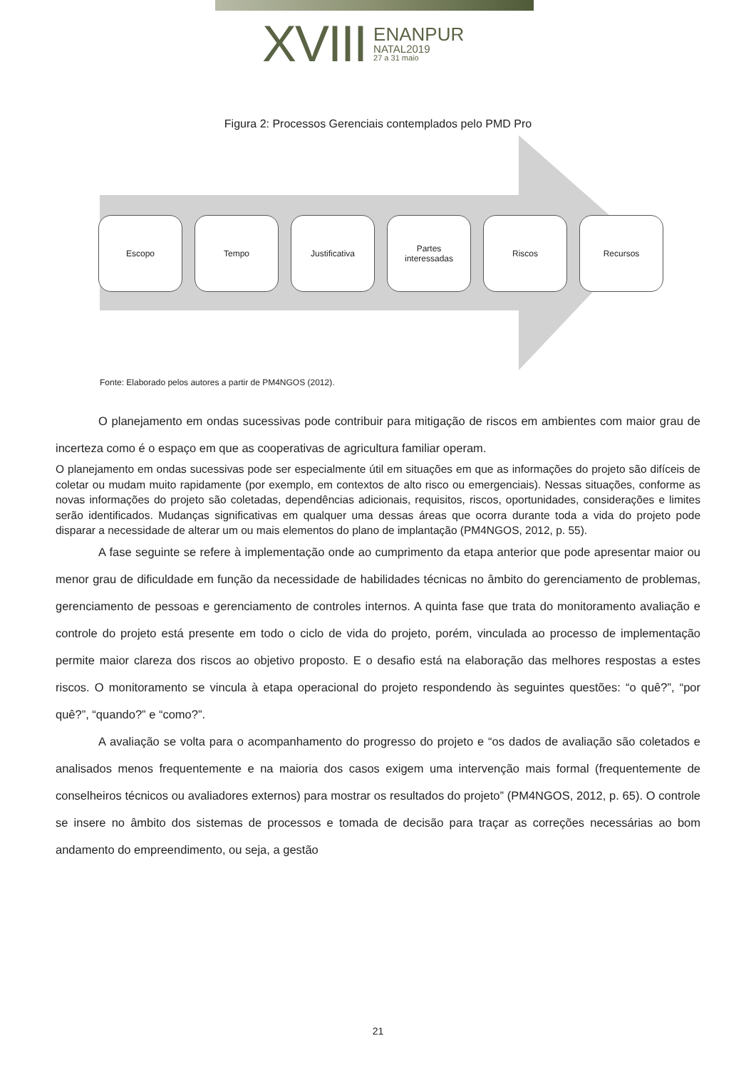XVIII
ENANPUR
NATAL2019
27 a 31 maio
Figura 2: Processos Gerenciais contemplados pelo PMD Pro
Escopo Tempo Justificativa
Partes
interessadas
Riscos Recursos
Fonte: Elaborado pelos autores a partir de PM4NGOS (2012).
O planejamento em ondas sucessivas pode contribuir para mitigação de riscos em ambientes com maior grau de incerteza como é o espaço em que as cooperativas de agricultura familiar operam.
O planejamento em ondas sucessivas pode ser especialmente útil em situações em que as informações do projeto são difíceis de coletar ou mudam muito rapidamente (por exemplo, em contextos de alto risco ou emergenciais). Nessas situações, conforme as novas informações do projeto são coletadas, dependências adicionais, requisitos, riscos, oportunidades, considerações e limites serão identificados. Mudanças significativas em qualquer uma dessas áreas que ocorra durante toda a vida do projeto pode disparar a necessidade de alterar um ou mais elementos do plano de implantação (PM4NGOS, 2012, p. 55).
A fase seguinte se refere à implementação onde ao cumprimento da etapa anterior que pode apresentar maior ou menor grau de dificuldade em função da necessidade de habilidades técnicas no âmbito do gerenciamento de problemas, gerenciamento de pessoas e gerenciamento de controles internos. A quinta fase que trata do monitoramento avaliação e controle do projeto está presente em todo o ciclo de vida do projeto, porém, vinculada ao processo de implementação permite maior clareza dos riscos ao objetivo proposto. E o desafio está na elaboração das melhores respostas a estes riscos. O monitoramento se vincula à etapa operacional do projeto respondendo às seguintes questões: “o quê?”, “por quê?”, “quando?” e “como?”.
A avaliação se volta para o acompanhamento do progresso do projeto e “os dados de avaliação são coletados e analisados menos frequentemente e na maioria dos casos exigem uma intervenção mais formal (frequentemente de conselheiros técnicos ou avaliadores externos) para mostrar os resultados do projeto” (PM4NGOS, 2012, p. 65). O controle se insere no âmbito dos sistemas de processos e tomada de decisão para traçar as correções necessárias ao bom andamento do empreendimento, ou seja, a gestão
21